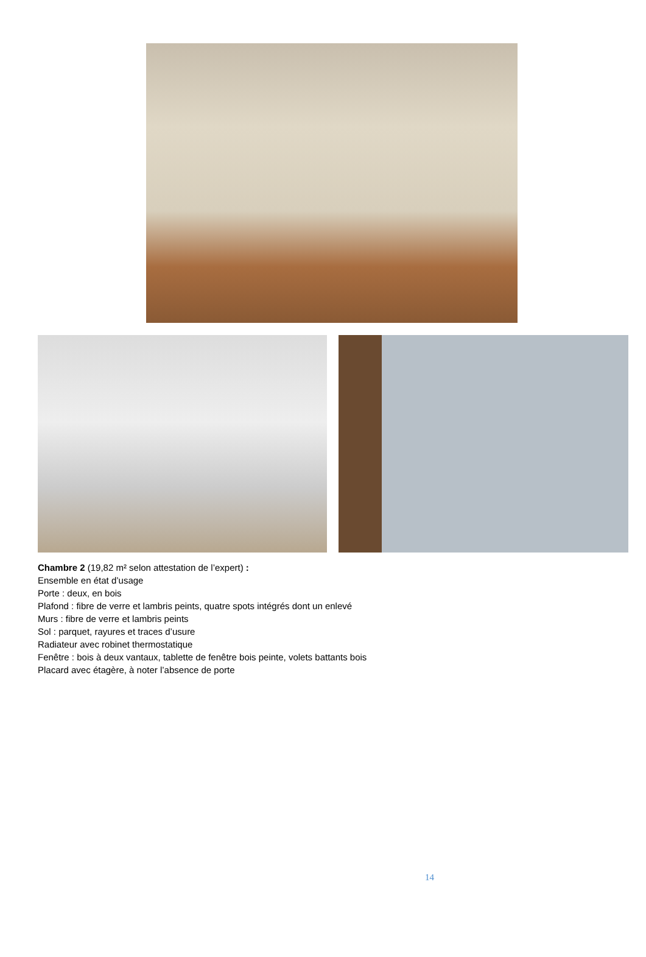Chambre 2 (19,82 m² selon attestation de l’expert) :
Ensemble en état d’usage
Porte : deux, en bois
Plafond : fibre de verre et lambris peints, quatre spots intégrés dont un enlevé
Murs : fibre de verre et lambris peints
Sol : parquet, rayures et traces d’usure
Radiateur avec robinet thermostatique
Fenêtre : bois à deux vantaux, tablette de fenêtre bois peinte, volets battants bois
Placard avec étagère, à noter l’absence de porte
14